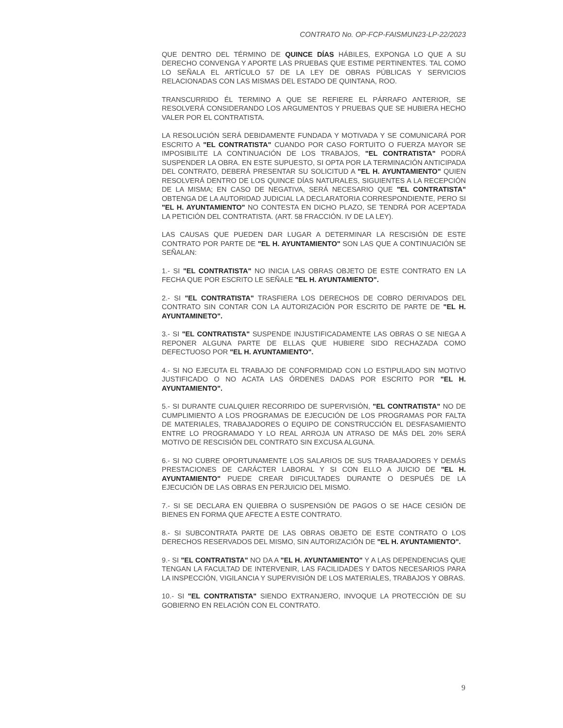CONTRATO No. OP-FCP-FAISMUN23-LP-22/2023
QUE DENTRO DEL TÉRMINO DE QUINCE DÍAS HÁBILES, EXPONGA LO QUE A SU DERECHO CONVENGA Y APORTE LAS PRUEBAS QUE ESTIME PERTINENTES. TAL COMO LO SEÑALA EL ARTÍCULO 57 DE LA LEY DE OBRAS PÚBLICAS Y SERVICIOS RELACIONADAS CON LAS MISMAS DEL ESTADO DE QUINTANA, ROO.
TRANSCURRIDO ÉL TERMINO A QUE SE REFIERE EL PÁRRAFO ANTERIOR, SE RESOLVERÁ CONSIDERANDO LOS ARGUMENTOS Y PRUEBAS QUE SE HUBIERA HECHO VALER POR EL CONTRATISTA.
LA RESOLUCIÓN SERÁ DEBIDAMENTE FUNDADA Y MOTIVADA Y SE COMUNICARÁ POR ESCRITO A "EL CONTRATISTA" CUANDO POR CASO FORTUITO O FUERZA MAYOR SE IMPOSIBILITE LA CONTINUACIÓN DE LOS TRABAJOS, "EL CONTRATISTA" PODRÁ SUSPENDER LA OBRA. EN ESTE SUPUESTO, SI OPTA POR LA TERMINACIÓN ANTICIPADA DEL CONTRATO, DEBERÁ PRESENTAR SU SOLICITUD A "EL H. AYUNTAMIENTO" QUIEN RESOLVERÁ DENTRO DE LOS QUINCE DÍAS NATURALES, SIGUIENTES A LA RECEPCIÓN DE LA MISMA; EN CASO DE NEGATIVA, SERÁ NECESARIO QUE "EL CONTRATISTA" OBTENGA DE LA AUTORIDAD JUDICIAL LA DECLARATORIA CORRESPONDIENTE, PERO SI "EL H. AYUNTAMIENTO" NO CONTESTA EN DICHO PLAZO, SE TENDRÁ POR ACEPTADA LA PETICIÓN DEL CONTRATISTA. (ART. 58 FRACCIÓN. IV DE LA LEY).
LAS CAUSAS QUE PUEDEN DAR LUGAR A DETERMINAR LA RESCISIÓN DE ESTE CONTRATO POR PARTE DE "EL H. AYUNTAMIENTO" SON LAS QUE A CONTINUACIÓN SE SEÑALAN:
1.- SI "EL CONTRATISTA" NO INICIA LAS OBRAS OBJETO DE ESTE CONTRATO EN LA FECHA QUE POR ESCRITO LE SEÑALE "EL H. AYUNTAMIENTO".
2.- SI "EL CONTRATISTA" TRASFIERA LOS DERECHOS DE COBRO DERIVADOS DEL CONTRATO SIN CONTAR CON LA AUTORIZACIÓN POR ESCRITO DE PARTE DE "EL H. AYUNTAMINETO".
3.- SI "EL CONTRATISTA" SUSPENDE INJUSTIFICADAMENTE LAS OBRAS O SE NIEGA A REPONER ALGUNA PARTE DE ELLAS QUE HUBIERE SIDO RECHAZADA COMO DEFECTUOSO POR "EL H. AYUNTAMIENTO".
4.- SI NO EJECUTA EL TRABAJO DE CONFORMIDAD CON LO ESTIPULADO SIN MOTIVO JUSTIFICADO O NO ACATA LAS ÓRDENES DADAS POR ESCRITO POR "EL H. AYUNTAMIENTO".
5.- SI DURANTE CUALQUIER RECORRIDO DE SUPERVISIÓN, "EL CONTRATISTA" NO DE CUMPLIMIENTO A LOS PROGRAMAS DE EJECUCIÓN DE LOS PROGRAMAS POR FALTA DE MATERIALES, TRABAJADORES O EQUIPO DE CONSTRUCCIÓN EL DESFASAMIENTO ENTRE LO PROGRAMADO Y LO REAL ARROJA UN ATRASO DE MÁS DEL 20% SERÁ MOTIVO DE RESCISIÓN DEL CONTRATO SIN EXCUSA ALGUNA.
6.- SI NO CUBRE OPORTUNAMENTE LOS SALARIOS DE SUS TRABAJADORES Y DEMÁS PRESTACIONES DE CARÁCTER LABORAL Y SI CON ELLO A JUICIO DE "EL H. AYUNTAMIENTO" PUEDE CREAR DIFICULTADES DURANTE O DESPUÉS DE LA EJECUCIÓN DE LAS OBRAS EN PERJUICIO DEL MISMO.
7.- SI SE DECLARA EN QUIEBRA O SUSPENSIÓN DE PAGOS O SE HACE CESIÓN DE BIENES EN FORMA QUE AFECTE A ESTE CONTRATO.
8.- SI SUBCONTRATA PARTE DE LAS OBRAS OBJETO DE ESTE CONTRATO O LOS DERECHOS RESERVADOS DEL MISMO, SIN AUTORIZACIÓN DE "EL H. AYUNTAMIENTO".
9.- SI "EL CONTRATISTA" NO DA A "EL H. AYUNTAMIENTO" Y A LAS DEPENDENCIAS QUE TENGAN LA FACULTAD DE INTERVENIR, LAS FACILIDADES Y DATOS NECESARIOS PARA LA INSPECCIÓN, VIGILANCIA Y SUPERVISIÓN DE LOS MATERIALES, TRABAJOS Y OBRAS.
10.- SI "EL CONTRATISTA" SIENDO EXTRANJERO, INVOQUE LA PROTECCIÓN DE SU GOBIERNO EN RELACIÓN CON EL CONTRATO.
9